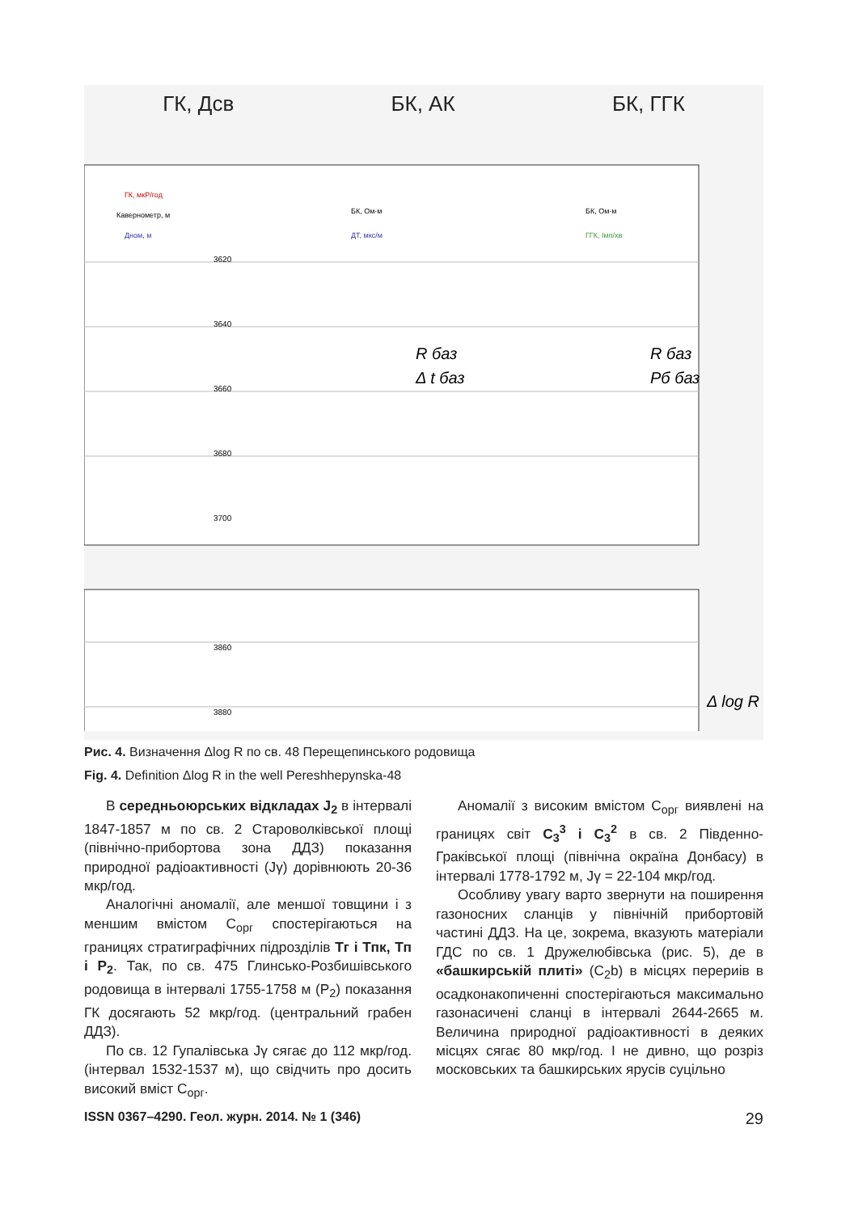ГК, Дсв БК, АК БК, ГГК
ГК, мкР/год
Кавернометр, м
Дном, м
БК, Ом·м
ДТ, мкс/м
БК, Ом·м
ГГК, Імп/хв
3620
3640
3660
3680
3700
3860
3880
R баз
Δ t баз
R баз
Рб баз
Δ log R
Рис. 4. Визначення Δlog R по св. 48 Перещепинського родовища
Fig. 4. Definition Δlog R in the well Pereshhepynska-48
В середньоюрських відкладах J<sub>2</sub> в інтервалі 1847-1857 м по св. 2 Староволківської площі (північно-прибортова зона ДДЗ) показання природної радіоактивності (Jγ) дорівнюють 20-36 мкр/год.
Аналогічні аномалії, але меншої товщини і з меншим вмістом С<sub>орг</sub> спостерігаються на границях стратиграфічних підрозділів Тг і Тпк, Тп і Р<sub>2</sub>. Так, по св. 475 Глинсько-Розбишівського родовища в інтервалі 1755-1758 м (Р<sub>2</sub>) показання ГК досягають 52 мкр/год. (центральний грабен ДДЗ).
По св. 12 Гупалівська Jγ сягає до 112 мкр/год. (інтервал 1532-1537 м), що свідчить про досить високий вміст С<sub>орг</sub>.
Аномалії з високим вмістом С<sub>орг</sub> виявлені на границях світ С<sub>3</sub><sup>3</sup> і С<sub>3</sub><sup>2</sup> в св. 2 Південно-Граківської площі (північна окраїна Донбасу) в інтервалі 1778-1792 м, Jγ = 22-104 мкр/год.
Особливу увагу варто звернути на поширення газоносних сланців у північній прибортовій частині ДДЗ. На це, зокрема, вказують матеріали ГДС по св. 1 Дружелюбівська (рис. 5), де в «башкирській плиті» (С<sub>2</sub>b) в місцях перериів в осадконакопиченні спостерігаються максимально газонасичені сланці в інтервалі 2644-2665 м. Величина природної радіоактивності в деяких місцях сягає 80 мкр/год. І не дивно, що розріз московських та башкирських ярусів суцільно
ISSN 0367–4290. Геол. журн. 2014. № 1 (346) 29